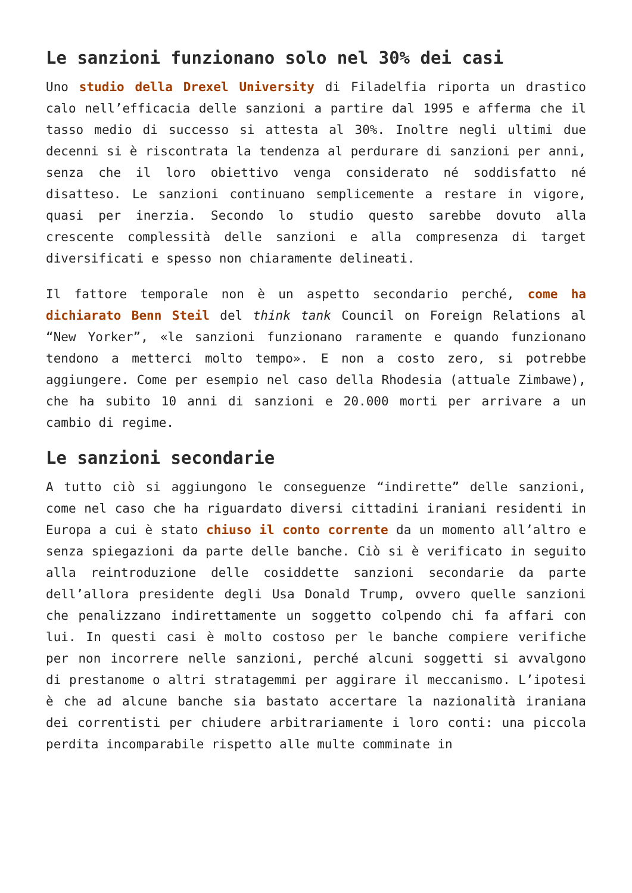Le sanzioni funzionano solo nel 30% dei casi
Uno studio della Drexel University di Filadelfia riporta un drastico calo nell’efficacia delle sanzioni a partire dal 1995 e afferma che il tasso medio di successo si attesta al 30%. Inoltre negli ultimi due decenni si è riscontrata la tendenza al perdurare di sanzioni per anni, senza che il loro obiettivo venga considerato né soddisfatto né disatteso. Le sanzioni continuano semplicemente a restare in vigore, quasi per inerzia. Secondo lo studio questo sarebbe dovuto alla crescente complessità delle sanzioni e alla compresenza di target diversificati e spesso non chiaramente delineati.
Il fattore temporale non è un aspetto secondario perché, come ha dichiarato Benn Steil del think tank Council on Foreign Relations al “New Yorker”, «le sanzioni funzionano raramente e quando funzionano tendono a metterci molto tempo». E non a costo zero, si potrebbe aggiungere. Come per esempio nel caso della Rhodesia (attuale Zimbawe), che ha subito 10 anni di sanzioni e 20.000 morti per arrivare a un cambio di regime.
Le sanzioni secondarie
A tutto ciò si aggiungono le conseguenze “indirette” delle sanzioni, come nel caso che ha riguardato diversi cittadini iraniani residenti in Europa a cui è stato chiuso il conto corrente da un momento all’altro e senza spiegazioni da parte delle banche. Ciò si è verificato in seguito alla reintroduzione delle cosiddette sanzioni secondarie da parte dell’allora presidente degli Usa Donald Trump, ovvero quelle sanzioni che penalizzano indirettamente un soggetto colpendo chi fa affari con lui. In questi casi è molto costoso per le banche compiere verifiche per non incorrere nelle sanzioni, perché alcuni soggetti si avvalgono di prestanome o altri stratagemmi per aggirare il meccanismo. L’ipotesi è che ad alcune banche sia bastato accertare la nazionalità iraniana dei correntisti per chiudere arbitrariamente i loro conti: una piccola perdita incomparabile rispetto alle multe comminate in